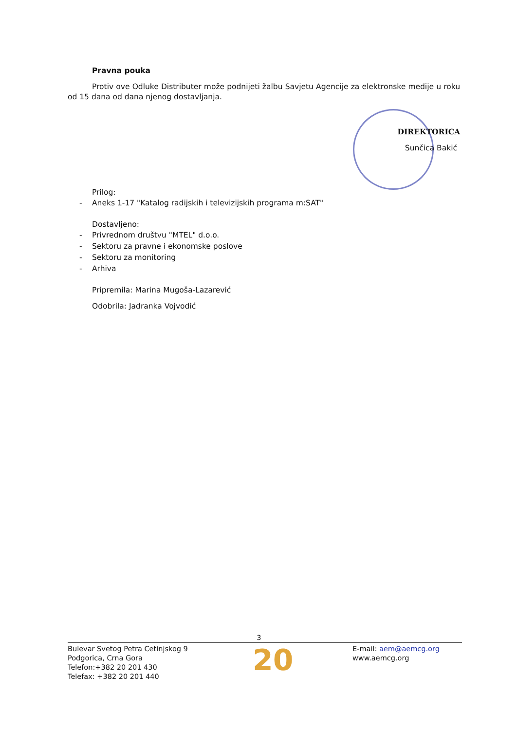Pravna pouka
Protiv ove Odluke Distributer može podnijeti žalbu Savjetu Agencije za elektronske medije u roku od 15 dana od dana njenog dostavljanja.
DIREKTORICA
Sunčica Bakić
Prilog:
- Aneks 1-17 "Katalog radijskih i televizijskih programa m:SAT"
Dostavljeno:
- Privrednom društvu "MTEL" d.o.o.
- Sektoru za pravne i ekonomske poslove
- Sektoru za monitoring
- Arhiva
Pripremila: Marina Mugoša-Lazarević
Odobrila: Jadranka Vojvodić
3
Bulevar Svetog Petra Cetinjskog 9
Podgorica, Crna Gora
Telefon:+382 20 201 430
Telefax: +382 20 201 440
20
E-mail: aem@aemcg.org
www.aemcg.org